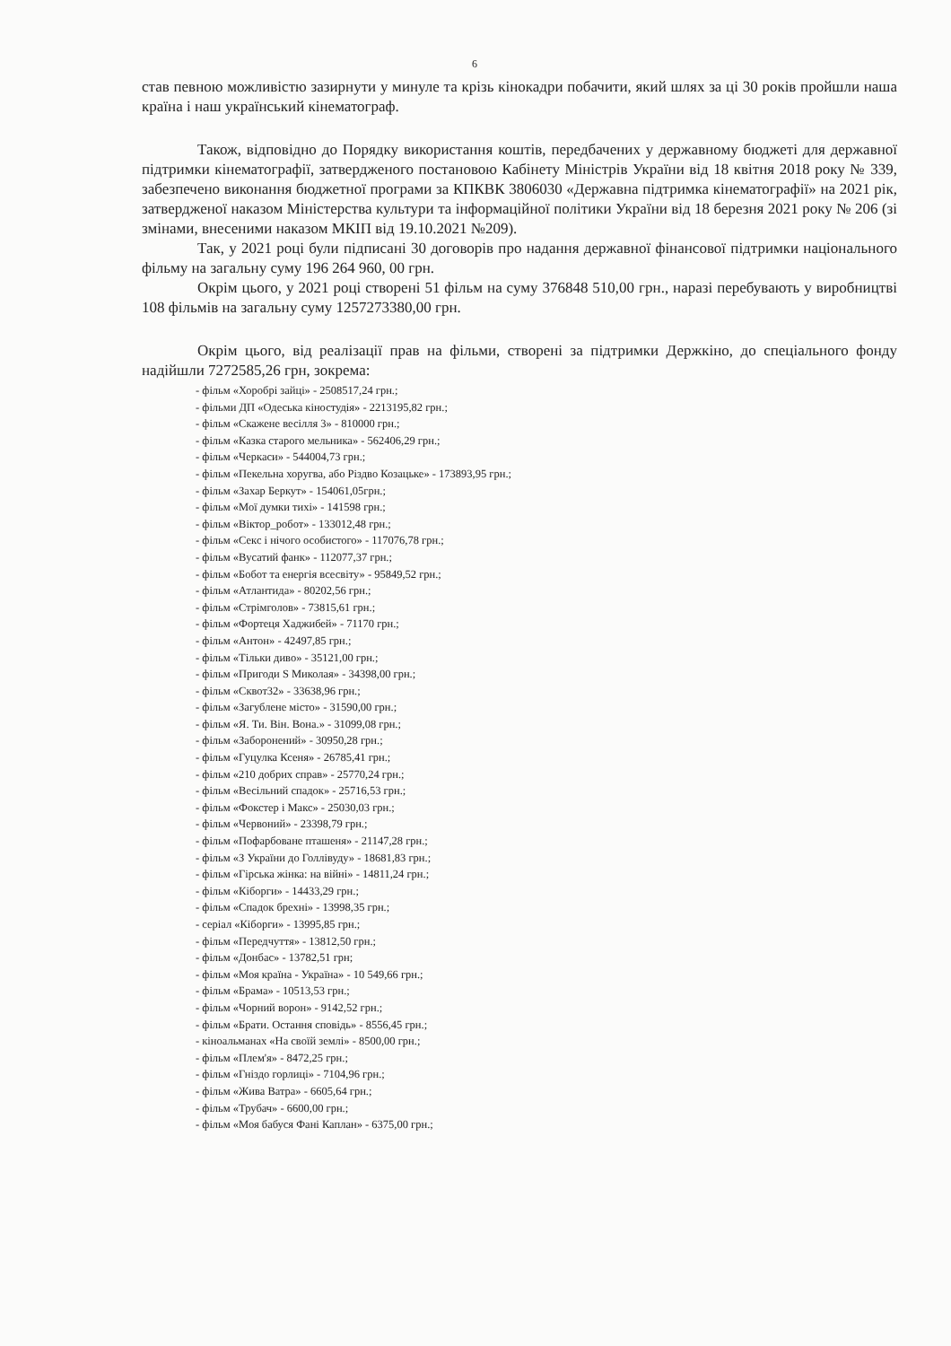6
став певною можливістю зазирнути у минуле та крізь кінокадри побачити, який шлях за ці 30 років пройшли наша країна і наш український кінематограф.
Також, відповідно до Порядку використання коштів, передбачених у державному бюджеті для державної підтримки кінематографії, затвердженого постановою Кабінету Міністрів України від 18 квітня 2018 року № 339, забезпечено виконання бюджетної програми за КПКВК 3806030 «Державна підтримка кінематографії» на 2021 рік, затвердженої наказом Міністерства культури та інформаційної політики України від 18 березня 2021 року № 206 (зі змінами, внесеними наказом МКІП від 19.10.2021 №209).
Так, у 2021 році були підписані 30 договорів про надання державної фінансової підтримки національного фільму на загальну суму 196 264 960, 00 грн.
Окрім цього, у 2021 році створені 51 фільм на суму 376848 510,00 грн., наразі перебувають у виробництві 108 фільмів на загальну суму 1257273380,00 грн.
Окрім цього, від реалізації прав на фільми, створені за підтримки Держкіно, до спеціального фонду надійшли 7272585,26 грн, зокрема:
- фільм «Хоробрі зайці» - 2508517,24 грн.;
- фільми ДП «Одеська кіностудія» - 2213195,82 грн.;
- фільм «Скажене весілля 3» - 810000 грн.;
- фільм «Казка старого мельника» - 562406,29 грн.;
- фільм «Черкаси» - 544004,73 грн.;
- фільм «Пекельна хоругва, або Різдво Козацьке» - 173893,95 грн.;
- фільм «Захар Беркут» - 154061,05грн.;
- фільм «Мої думки тихі» - 141598 грн.;
- фільм «Віктор_робот» - 133012,48 грн.;
- фільм «Секс і нічого особистого» - 117076,78 грн.;
- фільм «Вусатий фанк» - 112077,37 грн.;
- фільм «Бобот та енергія всесвіту» - 95849,52 грн.;
- фільм «Атлантида» - 80202,56 грн.;
- фільм «Стрімголов» - 73815,61 грн.;
- фільм «Фортеця Хаджибей» - 71170 грн.;
- фільм «Антон» - 42497,85 грн.;
- фільм «Тільки диво» - 35121,00 грн.;
- фільм «Пригоди S Миколая» - 34398,00 грн.;
- фільм «Сквот32» - 33638,96 грн.;
- фільм «Загублене місто» - 31590,00 грн.;
- фільм «Я. Ти. Він. Вона.» - 31099,08 грн.;
- фільм «Заборонений» - 30950,28 грн.;
- фільм «Гуцулка Ксеня» - 26785,41 грн.;
- фільм «210 добрих справ» - 25770,24 грн.;
- фільм «Весільний спадок» - 25716,53 грн.;
- фільм «Фокстер і Макс» - 25030,03 грн.;
- фільм «Червоний» - 23398,79 грн.;
- фільм «Пофарбоване пташеня» - 21147,28 грн.;
- фільм «З України до Голлівуду» - 18681,83 грн.;
- фільм «Гірська жінка: на війні» - 14811,24 грн.;
- фільм «Кіборги» - 14433,29 грн.;
- фільм «Спадок брехні» - 13998,35 грн.;
- серіал «Кіборги» - 13995,85 грн.;
- фільм «Передчуття» - 13812,50 грн.;
- фільм «Донбас» - 13782,51 грн;
- фільм «Моя країна - Україна» - 10 549,66 грн.;
- фільм «Брама» - 10513,53 грн.;
- фільм «Чорний ворон» - 9142,52 грн.;
- фільм «Брати. Остання сповідь» - 8556,45 грн.;
- кіноальманах «На своїй землі» - 8500,00 грн.;
- фільм «Плем'я» - 8472,25 грн.;
- фільм «Гніздо горлиці» - 7104,96 грн.;
- фільм «Жива Ватра» - 6605,64 грн.;
- фільм «Трубач» - 6600,00 грн.;
- фільм «Моя бабуся Фані Каплан» - 6375,00 грн.;